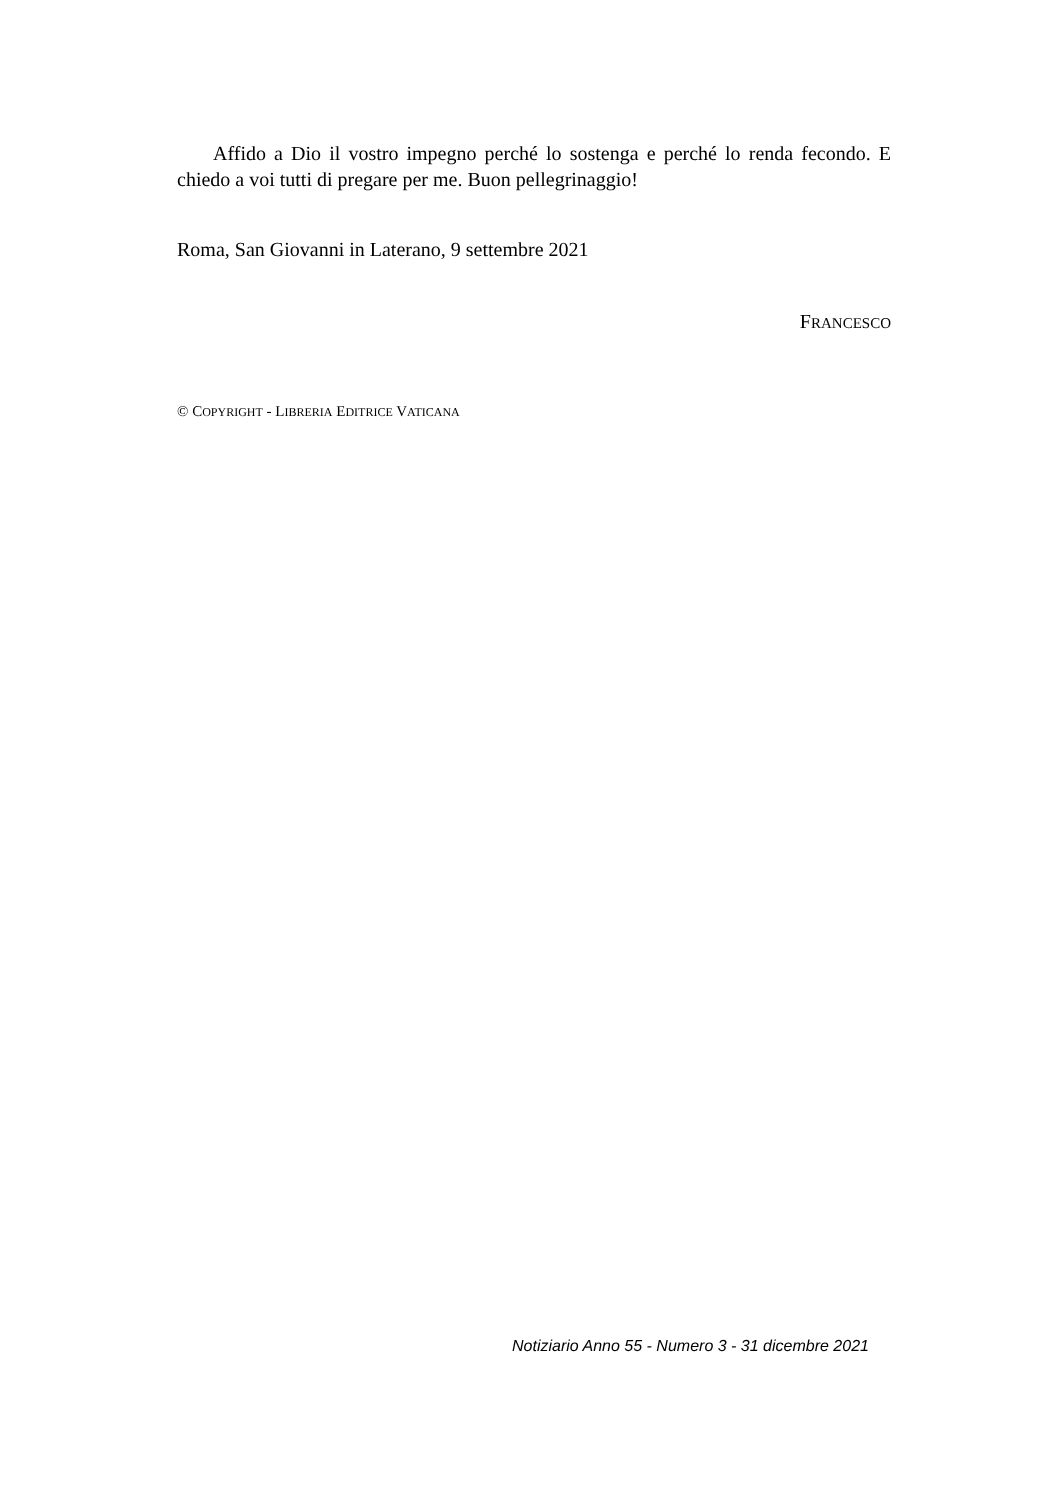Affido a Dio il vostro impegno perché lo sostenga e perché lo renda fecondo. E chiedo a voi tutti di pregare per me. Buon pellegrinaggio!
Roma, San Giovanni in Laterano, 9 settembre 2021
FRANCESCO
© COPYRIGHT - LIBRERIA EDITRICE VATICANA
Notiziario Anno 55 - Numero 3 - 31 dicembre 2021